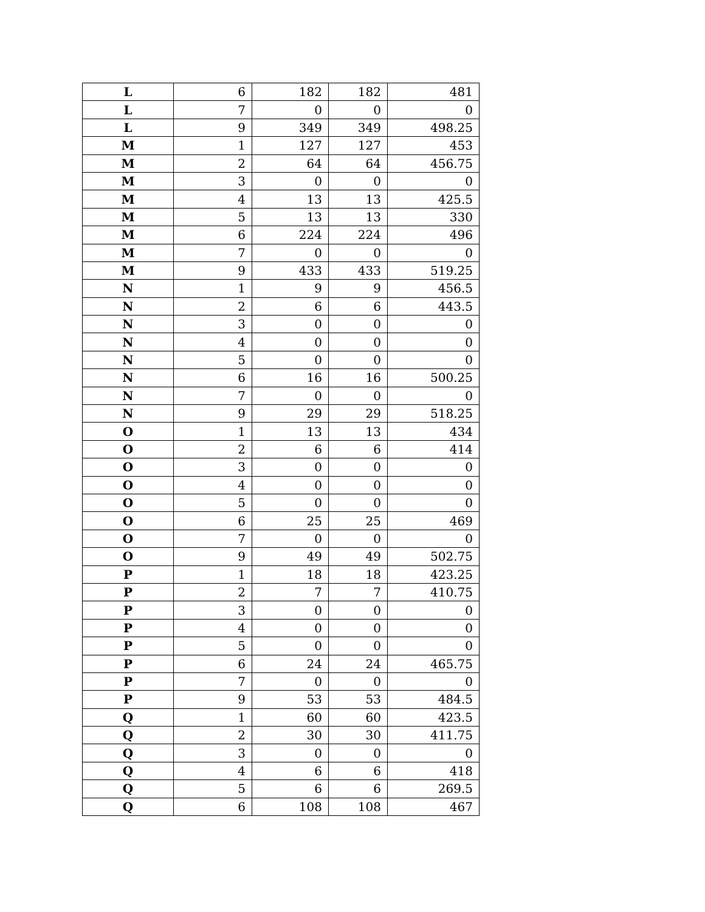| L | 6 | 182 | 182 | 481 |
| L | 7 | 0 | 0 | 0 |
| L | 9 | 349 | 349 | 498.25 |
| M | 1 | 127 | 127 | 453 |
| M | 2 | 64 | 64 | 456.75 |
| M | 3 | 0 | 0 | 0 |
| M | 4 | 13 | 13 | 425.5 |
| M | 5 | 13 | 13 | 330 |
| M | 6 | 224 | 224 | 496 |
| M | 7 | 0 | 0 | 0 |
| M | 9 | 433 | 433 | 519.25 |
| N | 1 | 9 | 9 | 456.5 |
| N | 2 | 6 | 6 | 443.5 |
| N | 3 | 0 | 0 | 0 |
| N | 4 | 0 | 0 | 0 |
| N | 5 | 0 | 0 | 0 |
| N | 6 | 16 | 16 | 500.25 |
| N | 7 | 0 | 0 | 0 |
| N | 9 | 29 | 29 | 518.25 |
| O | 1 | 13 | 13 | 434 |
| O | 2 | 6 | 6 | 414 |
| O | 3 | 0 | 0 | 0 |
| O | 4 | 0 | 0 | 0 |
| O | 5 | 0 | 0 | 0 |
| O | 6 | 25 | 25 | 469 |
| O | 7 | 0 | 0 | 0 |
| O | 9 | 49 | 49 | 502.75 |
| P | 1 | 18 | 18 | 423.25 |
| P | 2 | 7 | 7 | 410.75 |
| P | 3 | 0 | 0 | 0 |
| P | 4 | 0 | 0 | 0 |
| P | 5 | 0 | 0 | 0 |
| P | 6 | 24 | 24 | 465.75 |
| P | 7 | 0 | 0 | 0 |
| P | 9 | 53 | 53 | 484.5 |
| Q | 1 | 60 | 60 | 423.5 |
| Q | 2 | 30 | 30 | 411.75 |
| Q | 3 | 0 | 0 | 0 |
| Q | 4 | 6 | 6 | 418 |
| Q | 5 | 6 | 6 | 269.5 |
| Q | 6 | 108 | 108 | 467 |